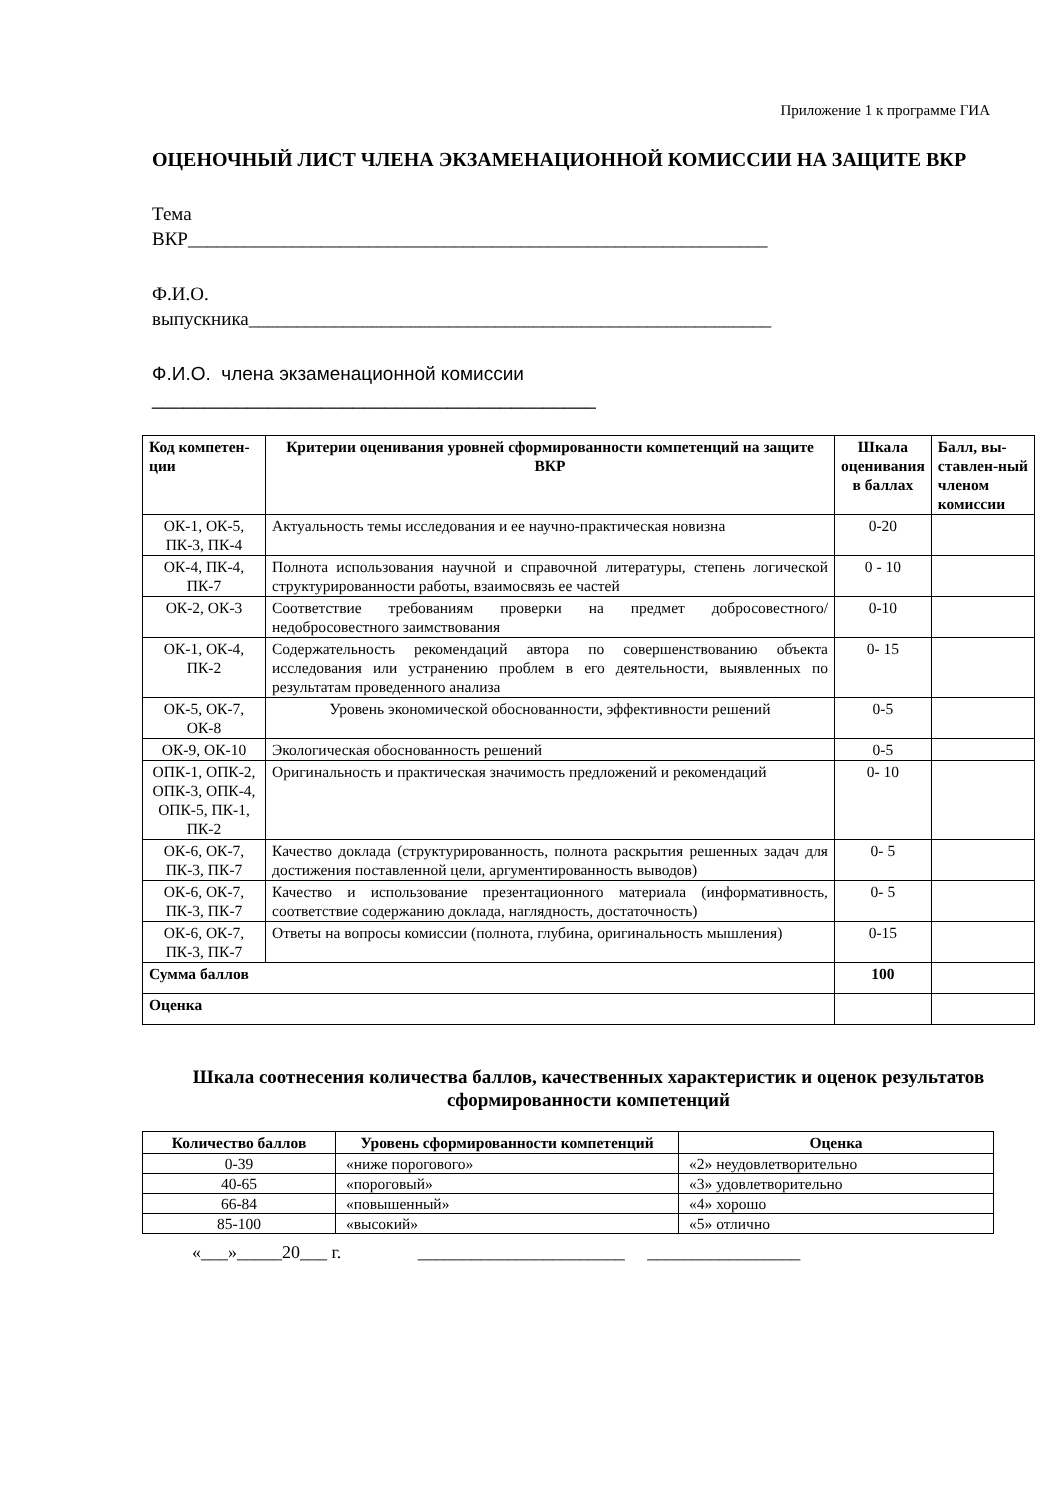Приложение 1 к программе ГИА
ОЦЕНОЧНЫЙ ЛИСТ ЧЛЕНА ЭКЗАМЕНАЦИОННОЙ КОМИССИИ НА ЗАЩИТЕ ВКР
Тема
ВКР_____________________________________________________________
Ф.И.О.
выпускника_______________________________________________________
Ф.И.О. члена экзаменационной комиссии
__________________________________________
| Код компетен-ции | Критерии оценивания уровней сформированности компетенций на защите ВКР | Шкала оценивания в баллах | Балл, вы-ставлен-ный членом комиссии |
| --- | --- | --- | --- |
| ОК-1, ОК-5, ПК-3, ПК-4 | Актуальность темы исследования и ее научно-практическая новизна | 0-20 | |
| ОК-4, ПК-4, ПК-7 | Полнота использования научной и справочной литературы, степень логической структурированности работы, взаимосвязь ее частей | 0 - 10 | |
| ОК-2, ОК-3 | Соответствие требованиям проверки на предмет добросовестного/ недобросовестного заимствования | 0-10 | |
| ОК-1, ОК-4, ПК-2 | Содержательность рекомендаций автора по совершенствованию объекта исследования или устранению проблем в его деятельности, выявленных по результатам проведенного анализа | 0- 15 | |
| ОК-5, ОК-7, ОК-8 | Уровень экономической обоснованности, эффективности решений | 0-5 | |
| ОК-9, ОК-10 | Экологическая обоснованность решений | 0-5 | |
| ОПК-1, ОПК-2, ОПК-3, ОПК-4, ОПК-5, ПК-1, ПК-2 | Оригинальность и практическая значимость предложений и рекомендаций | 0- 10 | |
| ОК-6, ОК-7, ПК-3, ПК-7 | Качество доклада (структурированность, полнота раскрытия решенных задач для достижения поставленной цели, аргументированность выводов) | 0- 5 | |
| ОК-6, ОК-7, ПК-3, ПК-7 | Качество и использование презентационного материала (информативность, соответствие содержанию доклада, наглядность, достаточность) | 0- 5 | |
| ОК-6, ОК-7, ПК-3, ПК-7 | Ответы на вопросы комиссии (полнота, глубина, оригинальность мышления) | 0-15 | |
| Сумма баллов | | 100 | |
| Оценка | | | |
Шкала соотнесения количества баллов, качественных характеристик и оценок результатов сформированности компетенций
| Количество баллов | Уровень сформированности компетенций | Оценка |
| --- | --- | --- |
| 0-39 | «ниже порогового» | «2» неудовлетворительно |
| 40-65 | «пороговый» | «3» удовлетворительно |
| 66-84 | «повышенный» | «4» хорошо |
| 85-100 | «высокий» | «5» отлично |
«___»_____20___ г. _______________________ _________________